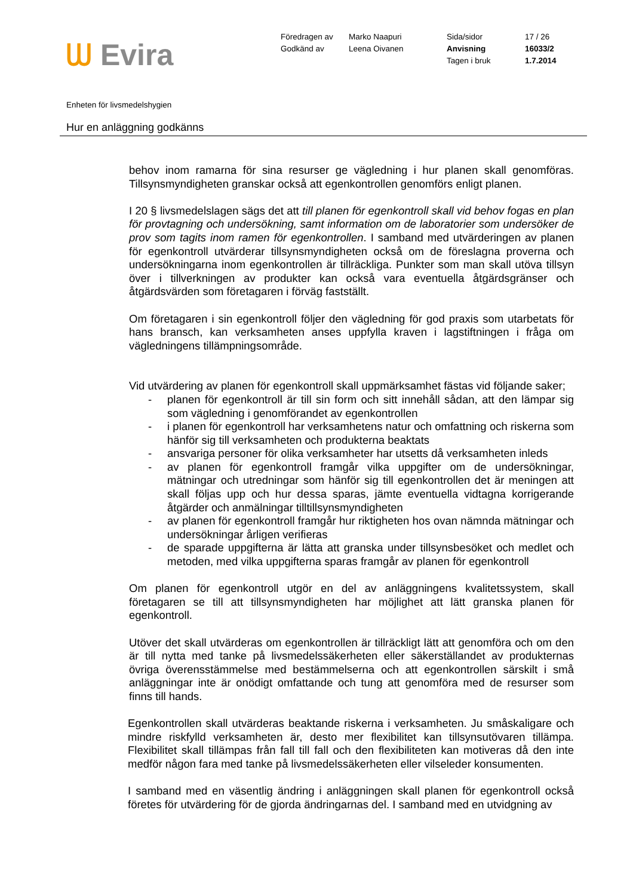ᗯ Evira
Föredragen av
Godkänd av
Marko Naapuri
Leena Oivanen
Sida/sidor
Anvisning
Tagen i bruk
17 / 26
16033/2
1.7.2014
Enheten för livsmedelshygien
Hur en anläggning godkänns
behov inom ramarna för sina resurser ge vägledning i hur planen skall genomföras. Tillsynsmyndigheten granskar också att egenkontrollen genomförs enligt planen.
I 20 § livsmedelslagen sägs det att till planen för egenkontroll skall vid behov fogas en plan för provtagning och undersökning, samt information om de laboratorier som undersöker de prov som tagits inom ramen för egenkontrollen. I samband med utvärderingen av planen för egenkontroll utvärderar tillsynsmyndigheten också om de föreslagna proverna och undersökningarna inom egenkontrollen är tillräckliga. Punkter som man skall utöva tillsyn över i tillverkningen av produkter kan också vara eventuella åtgärdsgränser och åtgärdsvärden som företagaren i förväg fastställt.
Om företagaren i sin egenkontroll följer den vägledning för god praxis som utarbetats för hans bransch, kan verksamheten anses uppfylla kraven i lagstiftningen i fråga om vägledningens tillämpningsområde.
Vid utvärdering av planen för egenkontroll skall uppmärksamhet fästas vid följande saker;
- planen för egenkontroll är till sin form och sitt innehåll sådan, att den lämpar sig som vägledning i genomförandet av egenkontrollen
- i planen för egenkontroll har verksamhetens natur och omfattning och riskerna som hänför sig till verksamheten och produkterna beaktats
- ansvariga personer för olika verksamheter har utsetts då verksamheten inleds
- av planen för egenkontroll framgår vilka uppgifter om de undersökningar, mätningar och utredningar som hänför sig till egenkontrollen det är meningen att skall följas upp och hur dessa sparas, jämte eventuella vidtagna korrigerande åtgärder och anmälningar tilltillsynsmyndigheten
- av planen för egenkontroll framgår hur riktigheten hos ovan nämnda mätningar och undersökningar årligen verifieras
- de sparade uppgifterna är lätta att granska under tillsynsbesöket och medlet och metoden, med vilka uppgifterna sparas framgår av planen för egenkontroll
Om planen för egenkontroll utgör en del av anläggningens kvalitetssystem, skall företagaren se till att tillsynsmyndigheten har möjlighet att lätt granska planen för egenkontroll.
Utöver det skall utvärderas om egenkontrollen är tillräckligt lätt att genomföra och om den är till nytta med tanke på livsmedelssäkerheten eller säkerställandet av produkternas övriga överensstämmelse med bestämmelserna och att egenkontrollen särskilt i små anläggningar inte är onödigt omfattande och tung att genomföra med de resurser som finns till hands.
Egenkontrollen skall utvärderas beaktande riskerna i verksamheten. Ju småskaligare och mindre riskfylld verksamheten är, desto mer flexibilitet kan tillsynsutövaren tillämpa. Flexibilitet skall tillämpas från fall till fall och den flexibiliteten kan motiveras då den inte medför någon fara med tanke på livsmedelssäkerheten eller vilseleder konsumenten.
I samband med en väsentlig ändring i anläggningen skall planen för egenkontroll också företes för utvärdering för de gjorda ändringarnas del. I samband med en utvidgning av